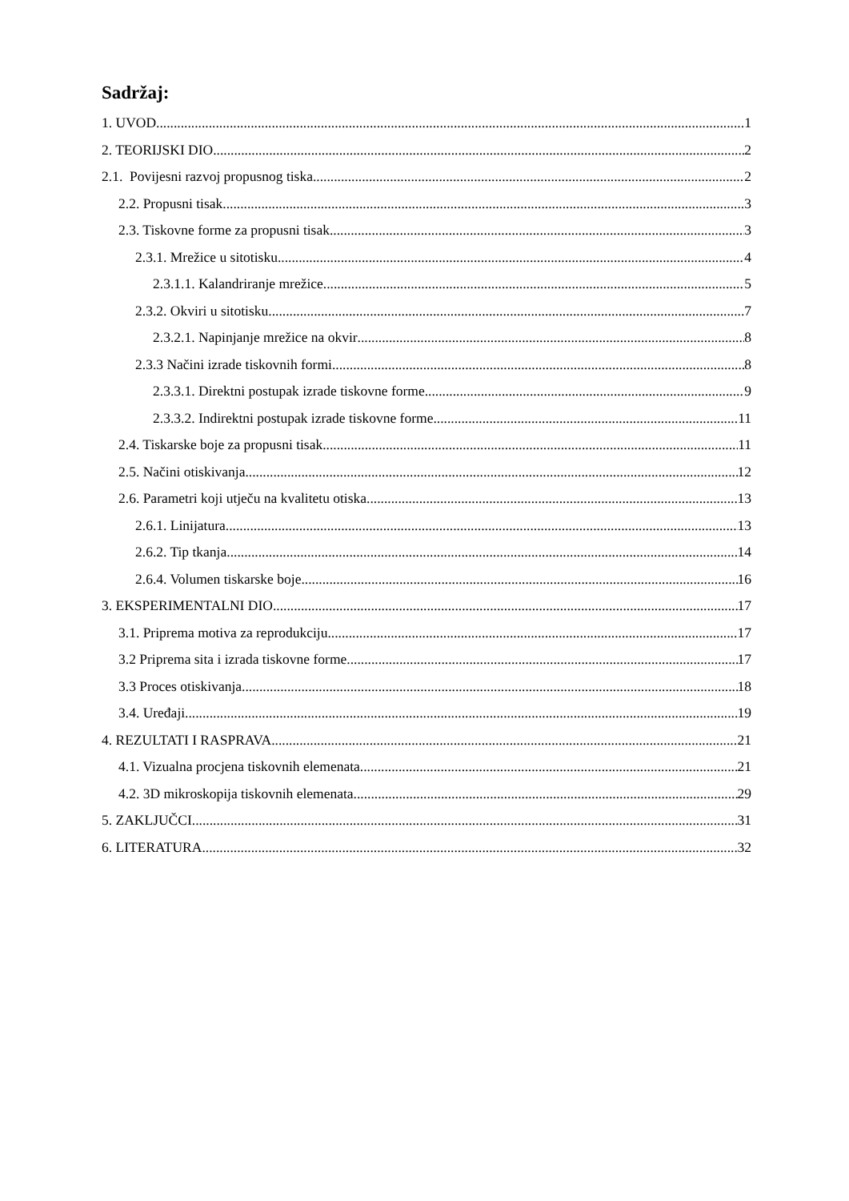Sadržaj:
1. UVOD 1
2. TEORIJSKI DIO 2
2.1. Povijesni razvoj propusnog tiska 2
2.2. Propusni tisak 3
2.3. Tiskovne forme za propusni tisak 3
2.3.1. Mrežice u sitotisku 4
2.3.1.1. Kalandriranje mrežice 5
2.3.2. Okviri u sitotisku 7
2.3.2.1. Napinjanje mrežice na okvir 8
2.3.3 Načini izrade tiskovnih formi 8
2.3.3.1. Direktni postupak izrade tiskovne forme 9
2.3.3.2. Indirektni postupak izrade tiskovne forme 11
2.4. Tiskarske boje za propusni tisak 11
2.5. Načini otiskivanja 12
2.6. Parametri koji utječu na kvalitetu otiska 13
2.6.1. Linijatura 13
2.6.2. Tip tkanja 14
2.6.4. Volumen tiskarske boje 16
3. EKSPERIMENTALNI DIO 17
3.1. Priprema motiva za reprodukciju 17
3.2 Priprema sita i izrada tiskovne forme 17
3.3 Proces otiskivanja 18
3.4. Uređaji 19
4. REZULTATI I RASPRAVA 21
4.1. Vizualna procjena tiskovnih elemenata 21
4.2. 3D mikroskopija tiskovnih elemenata 29
5. ZAKLJUČCI 31
6. LITERATURA 32